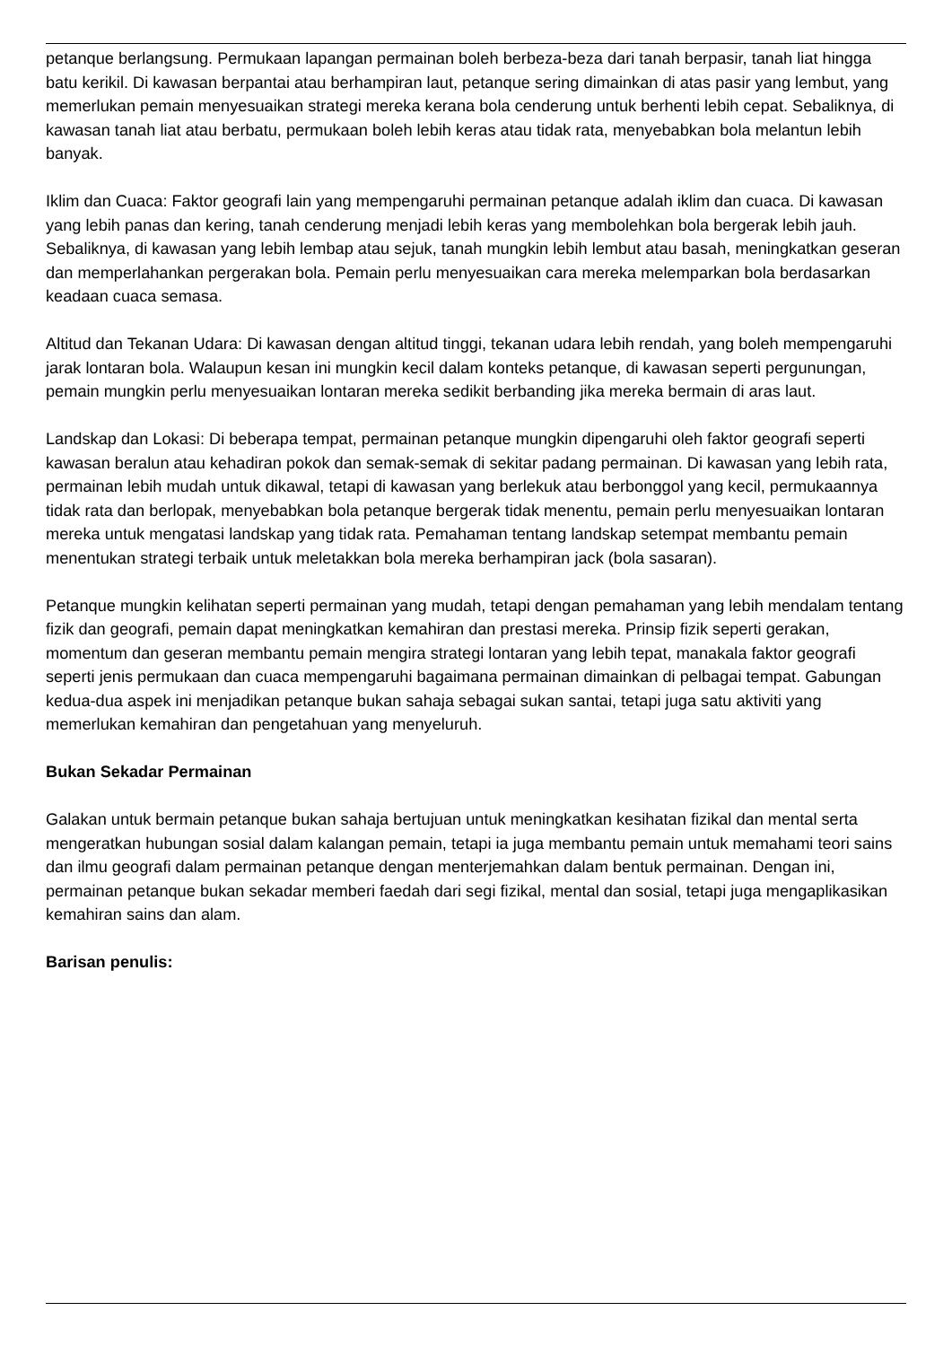petanque berlangsung. Permukaan lapangan permainan boleh berbeza-beza dari tanah berpasir, tanah liat hingga batu kerikil. Di kawasan berpantai atau berhampiran laut, petanque sering dimainkan di atas pasir yang lembut, yang memerlukan pemain menyesuaikan strategi mereka kerana bola cenderung untuk berhenti lebih cepat. Sebaliknya, di kawasan tanah liat atau berbatu, permukaan boleh lebih keras atau tidak rata, menyebabkan bola melantun lebih banyak.
Iklim dan Cuaca: Faktor geografi lain yang mempengaruhi permainan petanque adalah iklim dan cuaca. Di kawasan yang lebih panas dan kering, tanah cenderung menjadi lebih keras yang membolehkan bola bergerak lebih jauh. Sebaliknya, di kawasan yang lebih lembap atau sejuk, tanah mungkin lebih lembut atau basah, meningkatkan geseran dan memperlahankan pergerakan bola. Pemain perlu menyesuaikan cara mereka melemparkan bola berdasarkan keadaan cuaca semasa.
Altitud dan Tekanan Udara: Di kawasan dengan altitud tinggi, tekanan udara lebih rendah, yang boleh mempengaruhi jarak lontaran bola. Walaupun kesan ini mungkin kecil dalam konteks petanque, di kawasan seperti pergunungan, pemain mungkin perlu menyesuaikan lontaran mereka sedikit berbanding jika mereka bermain di aras laut.
Landskap dan Lokasi: Di beberapa tempat, permainan petanque mungkin dipengaruhi oleh faktor geografi seperti kawasan beralun atau kehadiran pokok dan semak-semak di sekitar padang permainan. Di kawasan yang lebih rata, permainan lebih mudah untuk dikawal, tetapi di kawasan yang berlekuk atau berbonggol yang kecil, permukaannya tidak rata dan berlopak, menyebabkan bola petanque bergerak tidak menentu, pemain perlu menyesuaikan lontaran mereka untuk mengatasi landskap yang tidak rata. Pemahaman tentang landskap setempat membantu pemain menentukan strategi terbaik untuk meletakkan bola mereka berhampiran jack (bola sasaran).
Petanque mungkin kelihatan seperti permainan yang mudah, tetapi dengan pemahaman yang lebih mendalam tentang fizik dan geografi, pemain dapat meningkatkan kemahiran dan prestasi mereka. Prinsip fizik seperti gerakan, momentum dan geseran membantu pemain mengira strategi lontaran yang lebih tepat, manakala faktor geografi seperti jenis permukaan dan cuaca mempengaruhi bagaimana permainan dimainkan di pelbagai tempat. Gabungan kedua-dua aspek ini menjadikan petanque bukan sahaja sebagai sukan santai, tetapi juga satu aktiviti yang memerlukan kemahiran dan pengetahuan yang menyeluruh.
Bukan Sekadar Permainan
Galakan untuk bermain petanque bukan sahaja bertujuan untuk meningkatkan kesihatan fizikal dan mental serta mengeratkan hubungan sosial dalam kalangan pemain, tetapi ia juga membantu pemain untuk memahami teori sains dan ilmu geografi dalam permainan petanque dengan menterjemahkan dalam bentuk permainan. Dengan ini, permainan petanque bukan sekadar memberi faedah dari segi fizikal, mental dan sosial, tetapi juga mengaplikasikan kemahiran sains dan alam.
Barisan penulis: